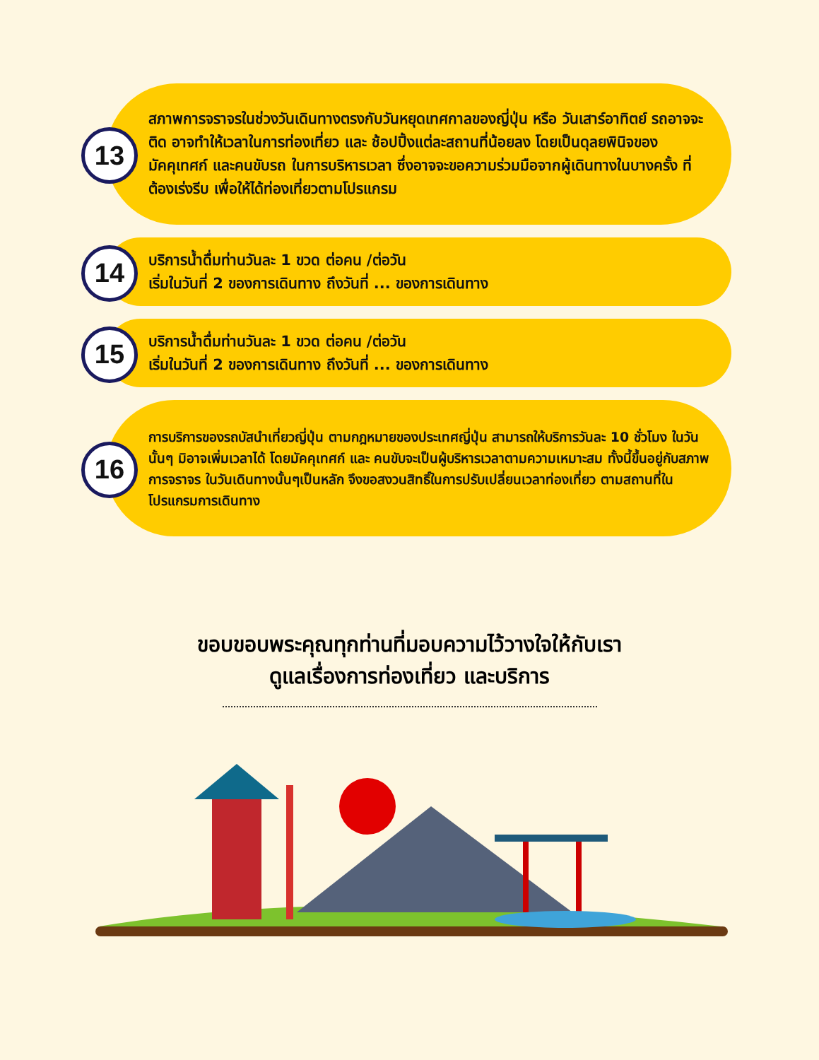13
สภาพการจราจรในช่วงวันเดินทางตรงกับวันหยุดเทศกาลของญี่ปุ่น หรือ วันเสาร์อาทิตย์ รถอาจจะติด อาจทำให้เวลาในการท่องเที่ยว และ ช้อปปิ้งแต่ละสถานที่น้อยลง โดยเป็นดุลยพินิจของมัคคุเทศก์ และคนขับรถ ในการบริหารเวลา ซึ่งอาจจะขอความร่วมมือจากผู้เดินทางในบางครั้ง ที่ต้องเร่งรีบ เพื่อให้ได้ท่องเที่ยวตามโปรแกรม
14
บริการน้ำดื่มท่านวันละ 1 ขวด ต่อคน /ต่อวัน
เริ่มในวันที่ 2 ของการเดินทาง ถึงวันที่ ... ของการเดินทาง
15
บริการน้ำดื่มท่านวันละ 1 ขวด ต่อคน /ต่อวัน
เริ่มในวันที่ 2 ของการเดินทาง ถึงวันที่ ... ของการเดินทาง
16
การบริการของรถบัสนำเที่ยวญี่ปุ่น ตามกฎหมายของประเทศญี่ปุ่น สามารถให้บริการวันละ 10 ชั่วโมง ในวันนั้นๆ มิอาจเพิ่มเวลาได้ โดยมัคคุเทศก์ และ คนขับจะเป็นผู้บริหารเวลาตามความเหมาะสม ทั้งนี้ขึ้นอยู่กับสภาพการจราจร ในวันเดินทางนั้นๆเป็นหลัก จึงขอสงวนสิทธิ์ในการปรับเปลี่ยนเวลาท่องเที่ยว ตามสถานที่ในโปรแกรมการเดินทาง
ขอบขอบพระคุณทุกท่านที่มอบความไว้วางใจให้กับเรา
ดูแลเรื่องการท่องเที่ยว และบริการ